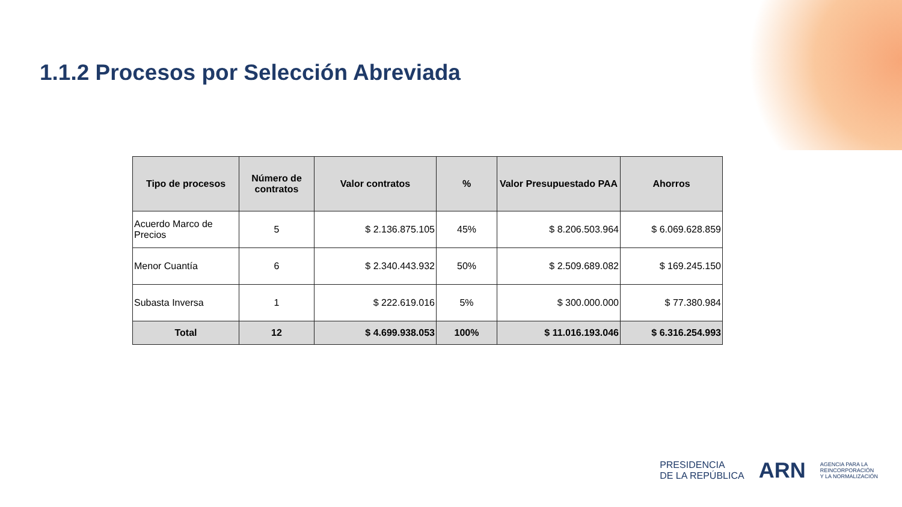1.1.2 Procesos por Selección Abreviada
| Tipo de procesos | Número de contratos | Valor contratos | % | Valor Presupuestado PAA | Ahorros |
| --- | --- | --- | --- | --- | --- |
| Acuerdo Marco de Precios | 5 | $ 2.136.875.105 | 45% | $ 8.206.503.964 | $ 6.069.628.859 |
| Menor Cuantía | 6 | $ 2.340.443.932 | 50% | $ 2.509.689.082 | $ 169.245.150 |
| Subasta Inversa | 1 | $ 222.619.016 | 5% | $ 300.000.000 | $ 77.380.984 |
| Total | 12 | $ 4.699.938.053 | 100% | $ 11.016.193.046 | $ 6.316.254.993 |
PRESIDENCIA
DE LA REPÚBLICA
ARN
AGENCIA PARA LA
REINCORPORACIÓN
Y LA NORMALIZACIÓN